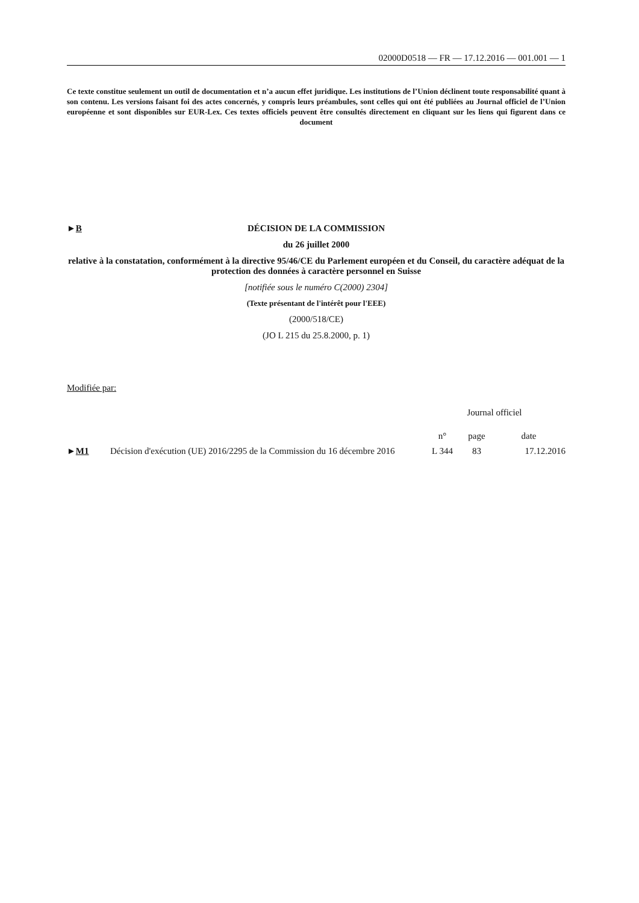02000D0518 — FR — 17.12.2016 — 001.001 — 1
Ce texte constitue seulement un outil de documentation et n’a aucun effet juridique. Les institutions de l’Union déclinent toute responsabilité quant à son contenu. Les versions faisant foi des actes concernés, y compris leurs préambules, sont celles qui ont été publiées au Journal officiel de l’Union européenne et sont disponibles sur EUR-Lex. Ces textes officiels peuvent être consultés directement en cliquant sur les liens qui figurent dans ce document
►B
DÉCISION DE LA COMMISSION
du 26 juillet 2000
relative à la constatation, conformément à la directive 95/46/CE du Parlement européen et du Conseil, du caractère adéquat de la protection des données à caractère personnel en Suisse
[notifiée sous le numéro C(2000) 2304]
(Texte présentant de l'intérêt pour l'EEE)
(2000/518/CE)
(JO L 215 du 25.8.2000, p. 1)
Modifiée par:
| | | Journal officiel | | |
| --- | --- | --- | --- | --- |
| | | n° | page | date |
| ► M1 | Décision d'exécution (UE) 2016/2295 de la Commission du 16 décembre 2016 | L 344 | 83 | 17.12.2016 |